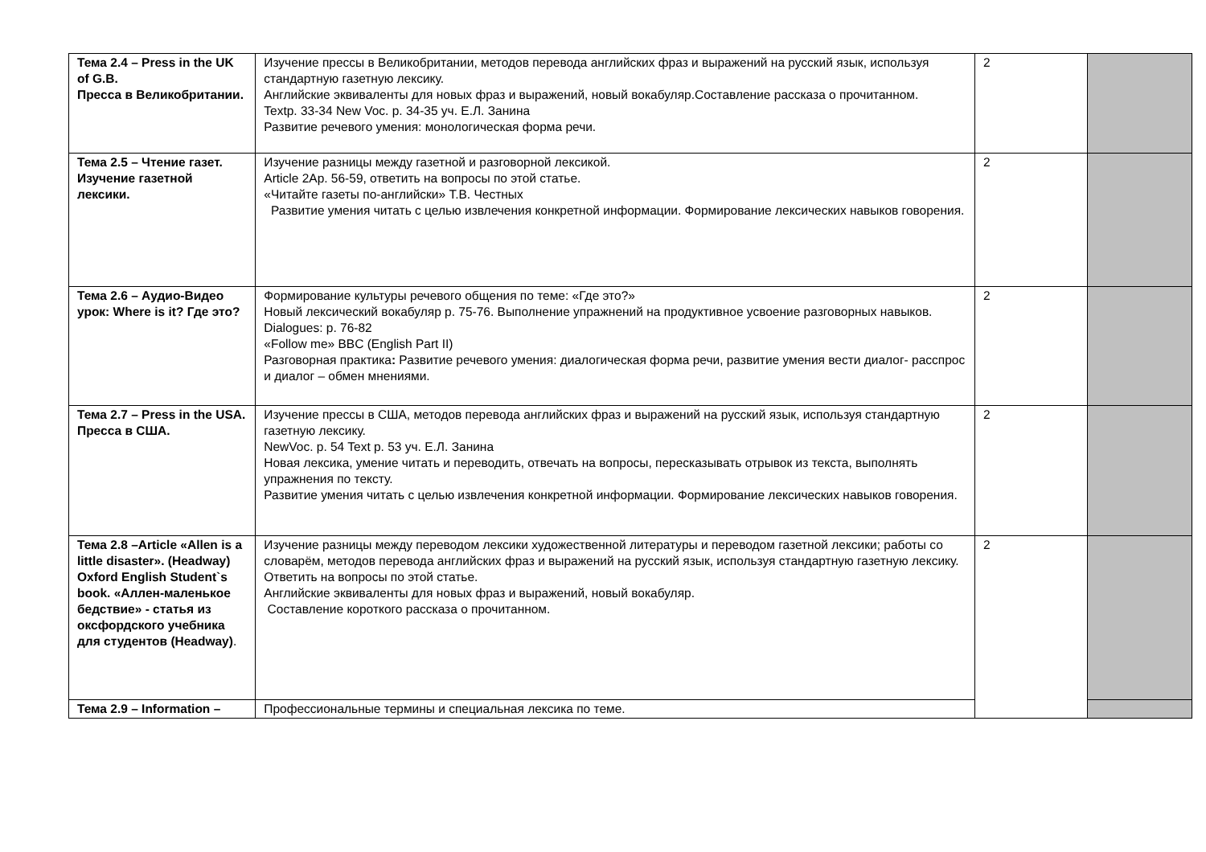| Тема 2.4 – Press in the UK of G.B. Пресса в Великобритании. | Изучение прессы в Великобритании, методов перевода английских фраз и выражений на русский язык, используя стандартную газетную лексику. Английские эквиваленты для новых фраз и выражений, новый вокабуляр.Составление рассказа о прочитанном. Textp. 33-34 New Voc. p. 34-35 уч. Е.Л. Занина Развитие речевого умения: монологическая форма речи. | 2 | |
| Тема 2.5 – Чтение газет. Изучение газетной лексики. | Изучение разницы между газетной и разговорной лексикой. Article 2Ap. 56-59, ответить на вопросы по этой статье. «Читайте газеты по-английски» Т.В. Честных Развитие умения читать с целью извлечения конкретной информации. Формирование лексических навыков говорения. | 2 | |
| Тема 2.6 – Аудио-Видео урок: Where is it? Где это? | Формирование культуры речевого общения по теме: «Где это?» Новый лексический вокабуляр p. 75-76. Выполнение упражнений на продуктивное усвоение разговорных навыков. Dialogues: p. 76-82 «Follow me» BBC (English Part II) Разговорная практика : Развитие речевого умения: диалогическая форма речи, развитие умения вести диалог- расспрос и диалог – обмен мнениями. | 2 | |
| Тема 2.7 – Press in the USA. Пресса в США. | Изучение прессы в США, методов перевода английских фраз и выражений на русский язык, используя стандартную газетную лексику. NewVoc. p. 54 Text p. 53 уч. Е.Л. Занина Новая лексика, умение читать и переводить, отвечать на вопросы, пересказывать отрывок из текста, выполнять упражнения по тексту. Развитие умения читать с целью извлечения конкретной информации. Формирование лексических навыков говорения. | 2 | |
| Тема 2.8 –Article «Allen is a little disaster». (Headway) Oxford English Student`s book. «Аллен-маленькое бедствие» - статья из оксфордского учебника для студентов (Headway) . | Изучение разницы между переводом лексики художественной литературы и переводом газетной лексики; работы со словарём, методов перевода английских фраз и выражений на русский язык, используя стандартную газетную лексику. Ответить на вопросы по этой статье. Английские эквиваленты для новых фраз и выражений, новый вокабуляр. Составление короткого рассказа о прочитанном. | 2 | |
| Тема 2.9 – Information – | Профессиональные термины и специальная лексика по теме. | | |